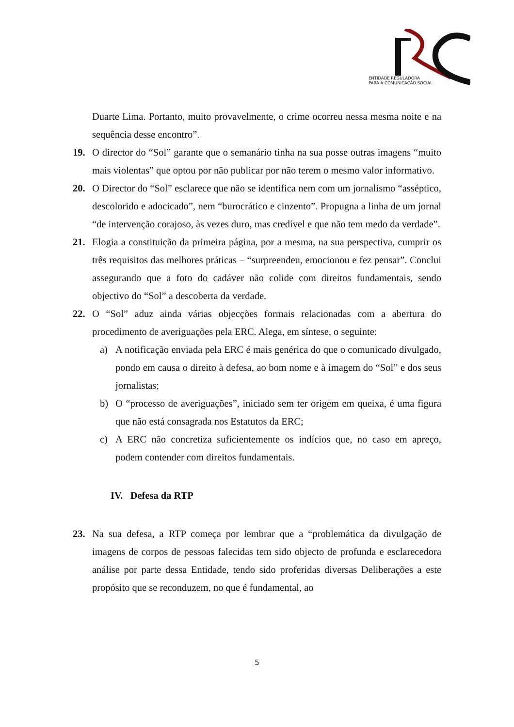ENTIDADE REGULADORA
PARA A COMUNICAÇÃO SOCIAL
Duarte Lima. Portanto, muito provavelmente, o crime ocorreu nessa mesma noite e na sequência desse encontro”.
19. O director do “Sol” garante que o semanário tinha na sua posse outras imagens “muito mais violentas” que optou por não publicar por não terem o mesmo valor informativo.
20. O Director do “Sol” esclarece que não se identifica nem com um jornalismo “asséptico, descolorido e adocicado”, nem “burocrático e cinzento”. Propugna a linha de um jornal “de intervenção corajoso, às vezes duro, mas credível e que não tem medo da verdade”.
21. Elogia a constituição da primeira página, por a mesma, na sua perspectiva, cumprir os três requisitos das melhores práticas – “surpreendeu, emocionou e fez pensar”. Conclui assegurando que a foto do cadáver não colide com direitos fundamentais, sendo objectivo do “Sol” a descoberta da verdade.
22. O “Sol” aduz ainda várias objecções formais relacionadas com a abertura do procedimento de averiguações pela ERC. Alega, em síntese, o seguinte:
a) A notificação enviada pela ERC é mais genérica do que o comunicado divulgado, pondo em causa o direito à defesa, ao bom nome e à imagem do “Sol” e dos seus jornalistas;
b) O “processo de averiguações”, iniciado sem ter origem em queixa, é uma figura que não está consagrada nos Estatutos da ERC;
c) A ERC não concretiza suficientemente os indícios que, no caso em apreço, podem contender com direitos fundamentais.
IV. Defesa da RTP
23. Na sua defesa, a RTP começa por lembrar que a “problemática da divulgação de imagens de corpos de pessoas falecidas tem sido objecto de profunda e esclarecedora análise por parte dessa Entidade, tendo sido proferidas diversas Deliberações a este propósito que se reconduzem, no que é fundamental, ao
5